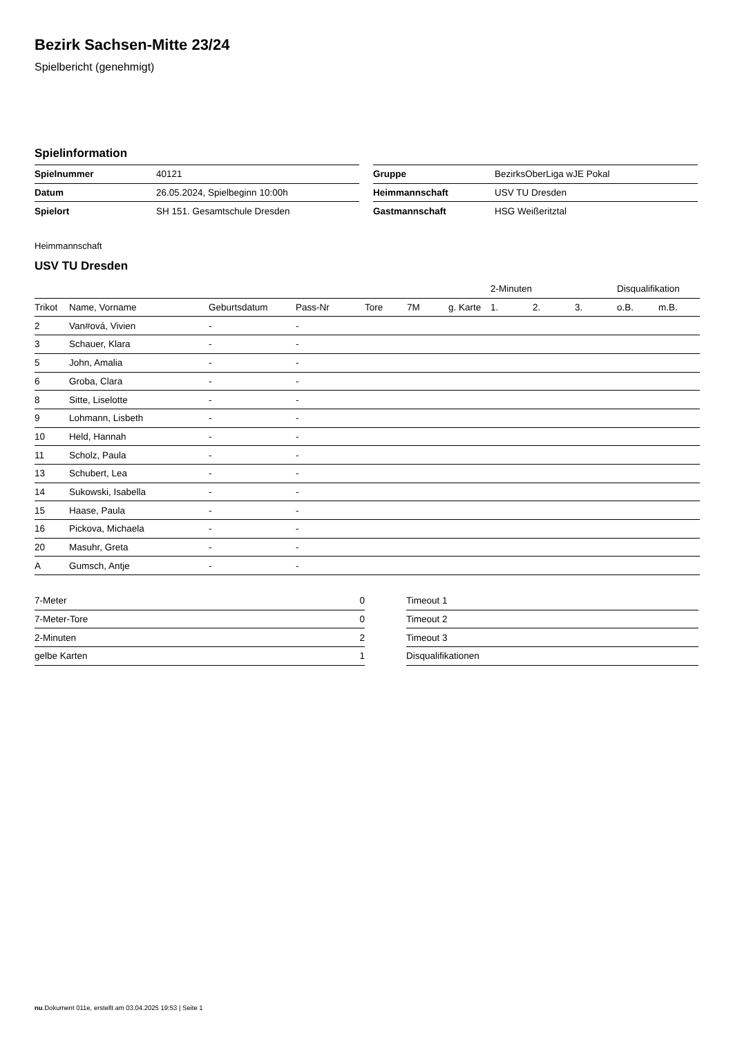Bezirk Sachsen-Mitte 23/24
Spielbericht (genehmigt)
Spielinformation
| Spielnummer | 40121 |
| Datum | 26.05.2024, Spielbeginn 10:00h |
| Spielort | SH 151. Gesamtschule Dresden |
| Gruppe | BezirksOberLiga wJE Pokal |
| Heimmannschaft | USV TU Dresden |
| Gastmannschaft | HSG Weißeritztal |
Heimmannschaft
USV TU Dresden
| | | | | | | | 2-Minuten | | | Disqualifikation | |
| Trikot | Name, Vorname | Geburtsdatum | Pass-Nr | Tore | 7M | g. Karte | 1. | 2. | 3. | o.B. | m.B. |
| 2 | Van#ová, Vivien | - | - | | | | | | | | |
| 3 | Schauer, Klara | - | - | | | | | | | | |
| 5 | John, Amalia | - | - | | | | | | | | |
| 6 | Groba, Clara | - | - | | | | | | | | |
| 8 | Sitte, Liselotte | - | - | | | | | | | | |
| 9 | Lohmann, Lisbeth | - | - | | | | | | | | |
| 10 | Held, Hannah | - | - | | | | | | | | |
| 11 | Scholz, Paula | - | - | | | | | | | | |
| 13 | Schubert, Lea | - | - | | | | | | | | |
| 14 | Sukowski, Isabella | - | - | | | | | | | | |
| 15 | Haase, Paula | - | - | | | | | | | | |
| 16 | Pickova, Michaela | - | - | | | | | | | | |
| 20 | Masuhr, Greta | - | - | | | | | | | | |
| A | Gumsch, Antje | - | - | | | | | | | | |
| 7-Meter | 0 |
| 7-Meter-Tore | 0 |
| 2-Minuten | 2 |
| gelbe Karten | 1 |
| Timeout 1 |
| Timeout 2 |
| Timeout 3 |
| Disqualifikationen |
nu.Dokument 011e, erstellt am 03.04.2025 19:53 | Seite 1